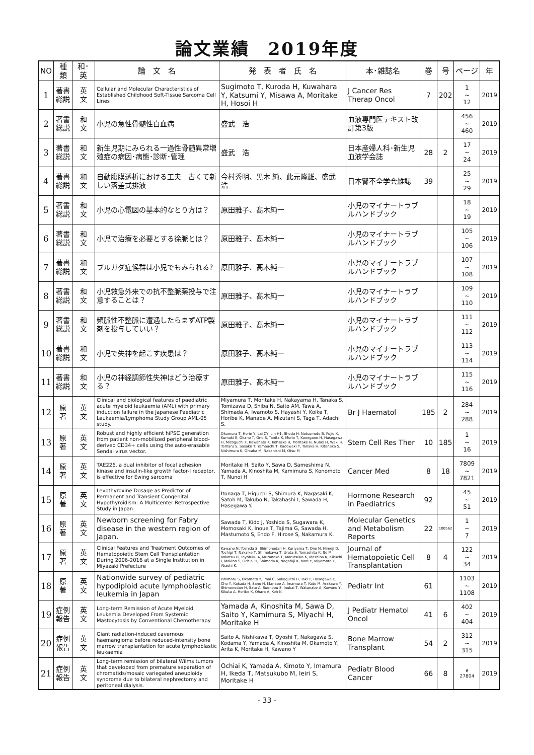論文業績　2019年度
| NO | 種類 | 和･英 | 論 文 名 | 発 表 者 氏 名 | 本･雑誌名 | 巻 | 号 | ページ | 年 |
| --- | --- | --- | --- | --- | --- | --- | --- | --- | --- |
| 1 | 著書 総説 | 英 文 | Cellular and Molecular Characteristics of Established Childhood Soft-Tissue Sarcoma Cell Lines | Sugimoto T, Kuroda H, Kuwahara Y, Katsumi Y, Misawa A, Moritake H, Hosoi H | J Cancer Res Therap Oncol | 7 | 202 | 1 ~ 12 | 2019 |
| 2 | 著書 総説 | 和 文 | 小児の急性骨髄性白血病 | 盛武 浩 | 血液専門医テキスト改訂第3版 | | | 456 ~ 460 | 2019 |
| 3 | 著書 総説 | 和 文 | 新生児期にみられる一過性骨髄異常増殖症の病因･病態･診断･管理 | 盛武 浩 | 日本産婦人科･新生児血液学会誌 | 28 | 2 | 17 ~ 24 | 2019 |
| 4 | 著書 総説 | 和 文 | 自動腹膜透析における工夫 古くて新しい落差式排液 | 今村秀明、黒木 純、此元隆雄、盛武 浩 | 日本腎不全学会雑誌 | 39 | | 25 ~ 29 | 2019 |
| 5 | 著書 総説 | 和 文 | 小児の心電図の基本的なとり方は？ | 原田雅子、髙木純一 | 小児のマイナートラブルハンドブック | | | 18 ~ 19 | 2019 |
| 6 | 著書 総説 | 和 文 | 小児で治療を必要とする徐脈とは？ | 原田雅子、髙木純一 | 小児のマイナートラブルハンドブック | | | 105 ~ 106 | 2019 |
| 7 | 著書 総説 | 和 文 | ブルガダ症候群は小児でもみられる? | 原田雅子、髙木純一 | 小児のマイナートラブルハンドブック | | | 107 ~ 108 | 2019 |
| 8 | 著書 総説 | 和 文 | 小児救急外来での抗不整脈薬投与で注意することは？ | 原田雅子、髙木純一 | 小児のマイナートラブルハンドブック | | | 109 ~ 110 | 2019 |
| 9 | 著書 総説 | 和 文 | 頻脈性不整脈に遭遇したらまずATP製剤を投与していい？ | 原田雅子、髙木純一 | 小児のマイナートラブルハンドブック | | | 111 ~ 112 | 2019 |
| 10 | 著書 総説 | 和 文 | 小児で失神を起こす疾患は？ | 原田雅子、髙木純一 | 小児のマイナートラブルハンドブック | | | 113 ~ 114 | 2019 |
| 11 | 著書 総説 | 和 文 | 小児の神経調節性失神はどう治療する？ | 原田雅子、髙木純一 | 小児のマイナートラブルハンドブック | | | 115 ~ 116 | 2019 |
| 12 | 原 著 | 英 文 | Clinical and biological features of paediatric acute myeloid leukaemia (AML) with primary induction failure in the Japanese Paediatric Leukaemia/Lymphoma Study Group AML-05 study. | Miyamura T, Moritake H, Nakayama H, Tanaka S, Tomizawa D, Shiba N, Saito AM, Tawa A, Shimada A, Iwamoto S, Hayashi Y, Koike T, Horibe K, Manabe A, Mizutani S, Taga T, Adachi S. | Br J Haematol | 185 | 2 | 284 ~ 288 | 2019 |
| 13 | 原 著 | 英 文 | Robust and highly efficient hiPSC generation from patient non-mobilized peripheral blood-derived CD34+ cells using the auto-erasable Sendai virus vector. | Okumura T, Horie Y, Lai CY, Lin H1, Shoda H, Natsumoto B, Fujio K, Kumaki E, Okano T, Ono S, Tanita K, Morio T, Kanegane H, Hasegawa H, Mizoguchi F, Kawahata K, Kohsaka H, Moritake H, Nunoi H, Waki H, Tamaru S, Sasako T, Yamauchi T, Kadowaki T, Tanaka H, Kitanaka S, Nishimura K, Ohtaka M, Nakanishi M, Otsu M | Stem Cell Res Ther | 10 | 185 | 1 ~ 16 | 2019 |
| 14 | 原 著 | 英 文 | TAE226, a dual inhibitor of focal adhesion kinase and insulin-like growth factor-I receptor, is effective for Ewing sarcoma | Moritake H, Saito Y, Sawa D, Sameshima N, Yamada A, Kinoshita M, Kamimura S, Konomoto T, Nunoi H | Cancer Med | 8 | 18 | 7809 ~ 7821 | 2019 |
| 15 | 原 著 | 英 文 | Levothyroxine Dosage as Predictor of Permanent and Transient Congenital Hypothyroidism: A Multicenter Retrospective Study in Japan | Itonaga T, Higuchi S, Shimura K, Nagasaki K, Satoh M, Takubo N, Takahashi I, Sawada H, Hasegawa Y. | Hormone Research in Paediatrics | 92 | | 45 ~ 51 | 2019 |
| 16 | 原 著 | 英 文 | Newborn screening for Fabry disease in the western region of Japan. | Sawada T, Kido J, Yoshida S, Sugawara K, Momosaki K, Inoue T, Tajima G, Sawada H, Mastumoto S, Endo F, Hirose S, Nakamura K. | Molecular Genetics and Metabolism Reports | 22 | 100562 | 1 ~ 7 | 2019 |
| 17 | 原 著 | 英 文 | Clinical Features and Treatment Outcomes of Hematopoietic Stem Cell Transplantation During 2006-2016 at a Single Institution in Miyazaki Prefecture | Kawano N, Yoshida S, Shimonodan H, Kuriyama T, Ono N, Himeji D, Tochigi T, Nakaike T, Shimokawa T, Urata S, Yamashita K, Ito M, Koketsu H, Toyofuku A, Muranaka T, Marutsuka K, Mashiba K, Kikuchi I, Makino S, Ochiai H, Shimoda K, Nagafuji K, Mori Y, Miyamoto T, Akashi K. | Journal of Hematopoietic Cell Transplantation | 8 | 4 | 122 ~ 34 | 2019 |
| 18 | 原 著 | 英 文 | Nationwide survey of pediatric hypodiploid acute lymphoblastic leukemia in Japan | Ishimaru S, Okamoto Y, Imai C, Sakaguchi H, Taki T, Hasegawa D, Cho Y, Kakuda H, Sano H, Manabe A, Imamura T, Kato M, Arakawa Y, Shimonodan H, Sato A, Suenobu S, Inukai T, Watanabe A, Kawano Y, Kikuta A, Horibe K, Ohara A, Koh K. | Pediatr Int | 61 | | 1103 ~ 1108 | 2019 |
| 19 | 症例 報告 | 英 文 | Long-term Remission of Acute Myeloid Leukemia Developed From Systemic Mastocytosis by Conventional Chemotherapy | Yamada A, Kinoshita M, Sawa D, Saito Y, Kamimura S, Miyachi H, Moritake H | J Pediatr Hematol Oncol | 41 | 6 | 402 ~ 404 | 2019 |
| 20 | 症例 報告 | 英 文 | Giant radiation-induced cavernous haemangioma before reduced-intensity bone marrow transplantation for acute lymphoblastic leukaemia | Saito A, Nishikawa T, Oyoshi T, Nakagawa S, Kodama Y, Yamada A, Kinoshita M, Okamoto Y, Arita K, Moritake H, Kawano Y | Bone Marrow Transplant | 54 | 2 | 312 ~ 315 | 2019 |
| 21 | 症例 報告 | 英 文 | Long-term remission of bilateral Wilms tumors that developed from premature separation of chromatids/mosaic variegated aneuploidy syndrome due to bilateral nephrectomy and peritoneal dialysis. | Ochiai K, Yamada A, Kimoto Y, Imamura H, Ikeda T, Matsukubo M, Ieiri S, Moritake H | Pediatr Blood Cancer | 66 | 8 | e 27804 | 2019 |
- 33 -